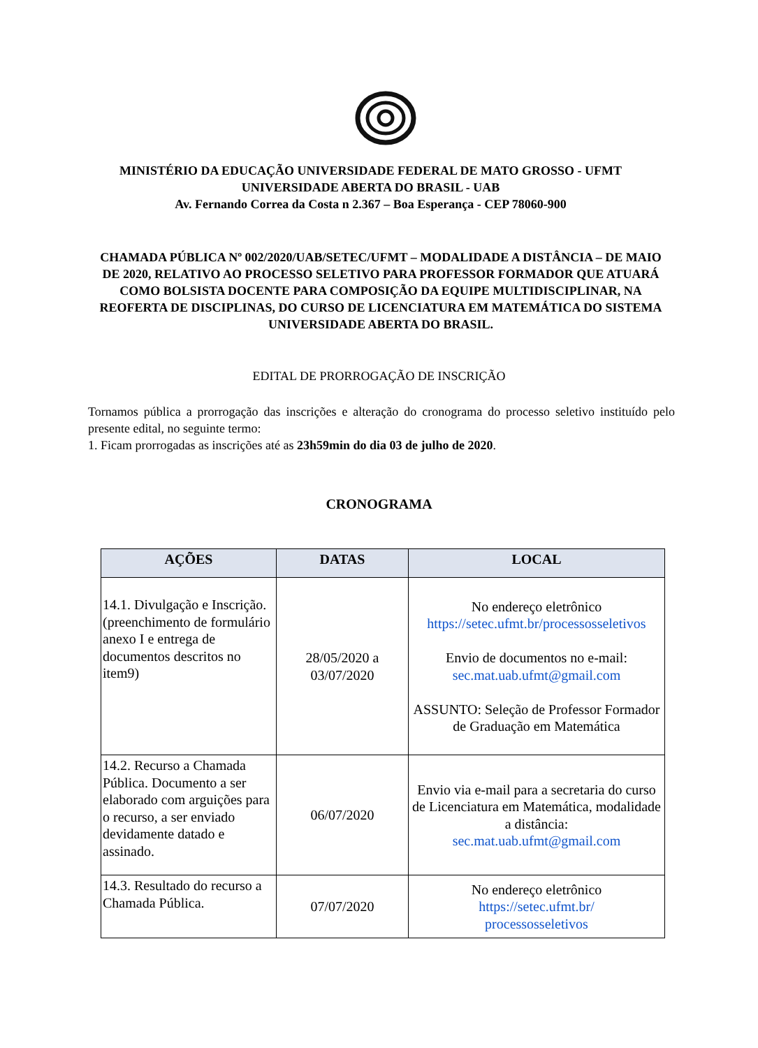MINISTÉRIO DA EDUCAÇÃO UNIVERSIDADE FEDERAL DE MATO GROSSO - UFMT
UNIVERSIDADE ABERTA DO BRASIL - UAB
Av. Fernando Correa da Costa n 2.367 – Boa Esperança - CEP 78060-900
CHAMADA PÚBLICA Nº 002/2020/UAB/SETEC/UFMT – MODALIDADE A DISTÂNCIA – DE MAIO DE 2020, RELATIVO AO PROCESSO SELETIVO PARA PROFESSOR FORMADOR QUE ATUARÁ COMO BOLSISTA DOCENTE PARA COMPOSIÇÃO DA EQUIPE MULTIDISCIPLINAR, NA REOFERTA DE DISCIPLINAS, DO CURSO DE LICENCIATURA EM MATEMÁTICA DO SISTEMA UNIVERSIDADE ABERTA DO BRASIL.
EDITAL DE PRORROGAÇÃO DE INSCRIÇÃO
Tornamos pública a prorrogação das inscrições e alteração do cronograma do processo seletivo instituído pelo presente edital, no seguinte termo:
1. Ficam prorrogadas as inscrições até as 23h59min do dia 03 de julho de 2020.
CRONOGRAMA
| AÇÕES | DATAS | LOCAL |
| --- | --- | --- |
| 14.1. Divulgação e Inscrição. (preenchimento de formulário anexo I e entrega de documentos descritos no item9) | 28/05/2020 a 03/07/2020 | No endereço eletrônico https://setec.ufmt.br/processosseletivos Envio de documentos no e-mail: sec.mat.uab.ufmt@gmail.com ASSUNTO: Seleção de Professor Formador de Graduação em Matemática |
| 14.2. Recurso a Chamada Pública. Documento a ser elaborado com arguições para o recurso, a ser enviado devidamente datado e assinado. | 06/07/2020 | Envio via e-mail para a secretaria do curso de Licenciatura em Matemática, modalidade a distância: sec.mat.uab.ufmt@gmail.com |
| 14.3. Resultado do recurso a Chamada Pública. | 07/07/2020 | No endereço eletrônico https://setec.ufmt.br/ processosseletivos |